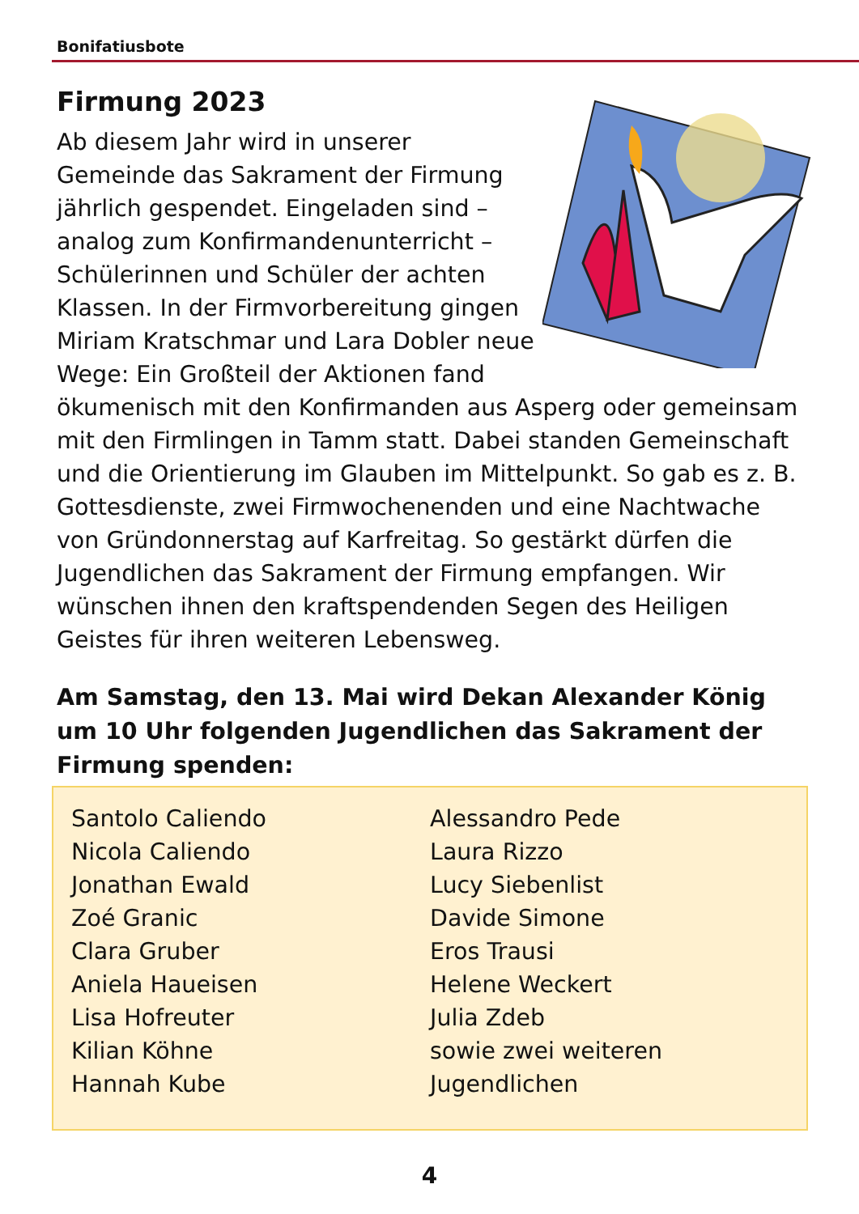Bonifatiusbote
Firmung 2023
Ab diesem Jahr wird in unserer Gemeinde das Sakrament der Firmung jährlich ge­spendet. Eingeladen sind – analog zum Konfirmandenunterricht – Schülerinnen und Schüler der achten Klassen. In der Firmvorbereitung gingen Miriam Kratschmar und Lara Dobler neue Wege: Ein Großteil der Aktionen fand ökumenisch mit den Konfirmanden aus Asperg oder gemeinsam mit den Firmlingen in Tamm statt. Dabei standen Gemeinschaft und die Orientierung im Glauben im Mittelpunkt. So gab es z. B. Gottesdienste, zwei Firmwochen­enden und eine Nachtwache von Gründonnerstag auf Karfreitag. So gestärkt dürfen die Jugendlichen das Sakrament der Firmung empfangen. Wir wünschen ihnen den kraftspendenden Segen des Heiligen Geistes für ihren weiteren Lebensweg.
Am Samstag, den 13. Mai wird Dekan Alexander König um 10 Uhr folgenden Jugendlichen das Sakrament der Firmung spenden:
Santolo Caliendo
Nicola Caliendo
Jonathan Ewald
Zoé Granic
Clara Gruber
Aniela Haueisen
Lisa Hofreuter
Kilian Köhne
Hannah Kube
Alessandro Pede
Laura Rizzo
Lucy Siebenlist
Davide Simone
Eros Trausi
Helene Weckert
Julia Zdeb
sowie zwei weiteren
Jugendlichen
4